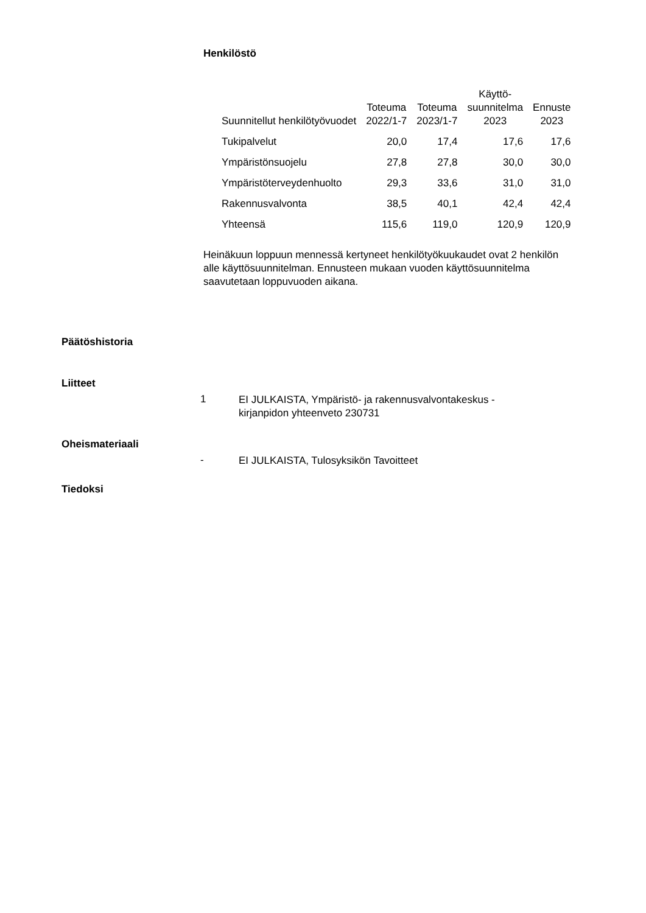Henkilöstö
| Suunnitellut henkilötyövuodet | Toteuma 2022/1-7 | Toteuma 2023/1-7 | Käyttö- suunnitelma 2023 | Ennuste 2023 |
| --- | --- | --- | --- | --- |
| Tukipalvelut | 20,0 | 17,4 | 17,6 | 17,6 |
| Ympäristönsuojelu | 27,8 | 27,8 | 30,0 | 30,0 |
| Ympäristöterveydenhuolto | 29,3 | 33,6 | 31,0 | 31,0 |
| Rakennusvalvonta | 38,5 | 40,1 | 42,4 | 42,4 |
| Yhteensä | 115,6 | 119,0 | 120,9 | 120,9 |
Heinäkuun loppuun mennessä kertyneet henkilötyökuukaudet ovat 2 henkilön alle käyttösuunnitelman. Ennusteen mukaan vuoden käyttösuunnitelma saavutetaan loppuvuoden aikana.
Päätöshistoria
Liitteet
1 EI JULKAISTA, Ympäristö- ja rakennusvalvontakeskus - kirjanpidon yhteenveto 230731
Oheismateriaali
- EI JULKAISTA, Tulosyksikön Tavoitteet
Tiedoksi